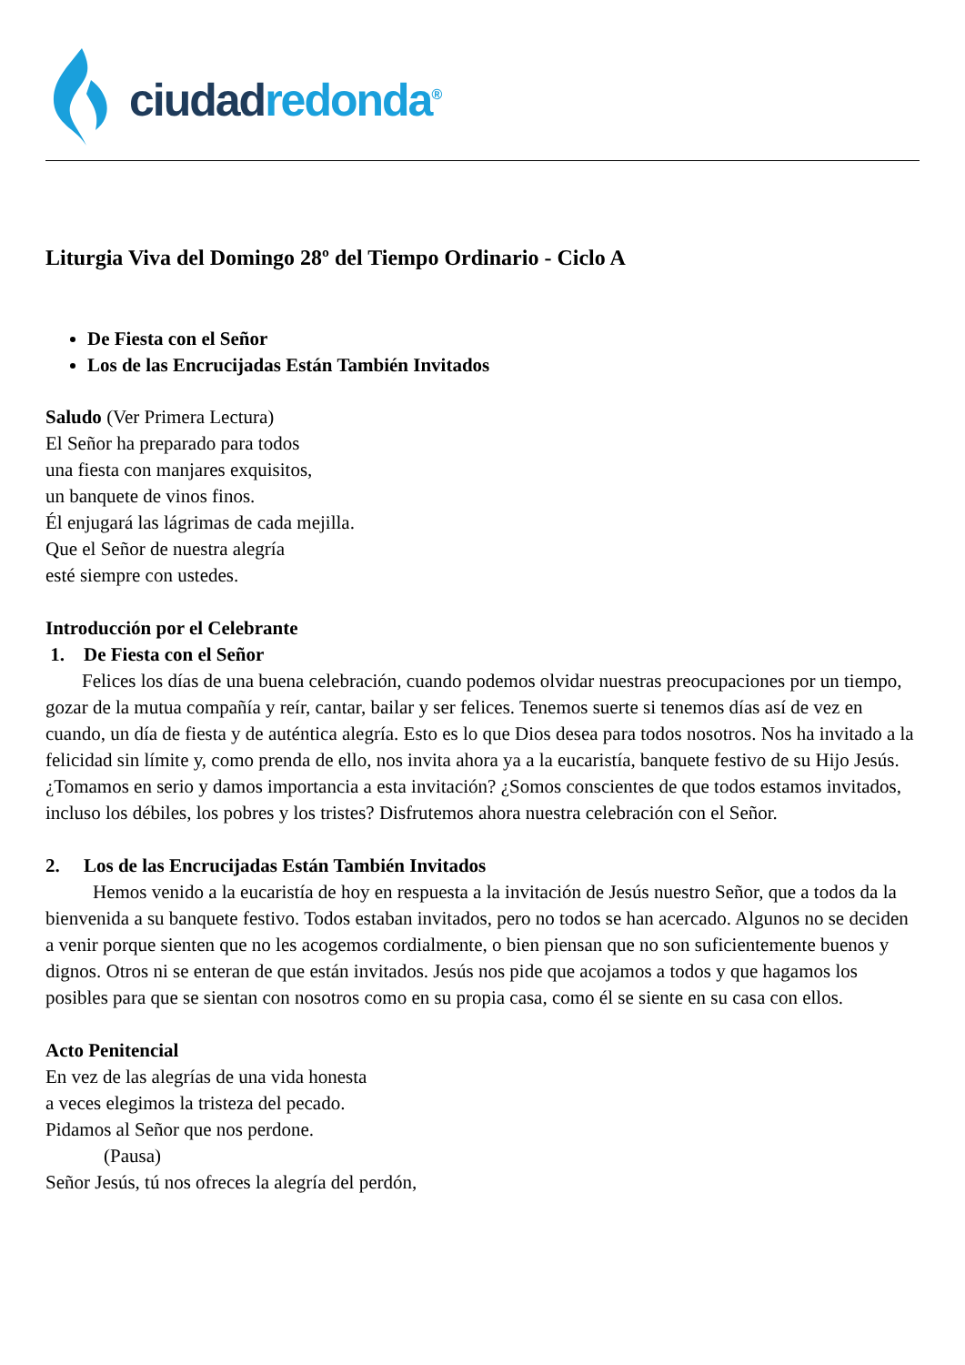ciudad redonda<sup>®</sup>
Liturgia Viva del Domingo 28º del Tiempo Ordinario - Ciclo A
De Fiesta con el Señor
Los de las Encrucijadas Están También Invitados
Saludo (Ver Primera Lectura)
El Señor ha preparado para todos
una fiesta con manjares exquisitos,
un banquete de vinos finos.
Él enjugará las lágrimas de cada mejilla.
Que el Señor de nuestra alegría
esté siempre con ustedes.
Introducción por el Celebrante
1. De Fiesta con el Señor
Felices los días de una buena celebración, cuando podemos olvidar nuestras preocupaciones por un tiempo, gozar de la mutua compañía y reír, cantar, bailar y ser felices. Tenemos suerte si tenemos días así de vez en cuando, un día de fiesta y de auténtica alegría. Esto es lo que Dios desea para todos nosotros. Nos ha invitado a la felicidad sin límite y, como prenda de ello, nos invita ahora ya a la eucaristía, banquete festivo de su Hijo Jesús. ¿Tomamos en serio y damos importancia a esta invitación? ¿Somos conscientes de que todos estamos invitados, incluso los débiles, los pobres y los tristes? Disfrutemos ahora nuestra celebración con el Señor.
2. Los de las Encrucijadas Están También Invitados
Hemos venido a la eucaristía de hoy en respuesta a la invitación de Jesús nuestro Señor, que a todos da la bienvenida a su banquete festivo. Todos estaban invitados, pero no todos se han acercado. Algunos no se deciden a venir porque sienten que no les acogemos cordialmente, o bien piensan que no son suficientemente buenos y dignos. Otros ni se enteran de que están invitados. Jesús nos pide que acojamos a todos y que hagamos los posibles para que se sientan con nosotros como en su propia casa, como él se siente en su casa con ellos.
Acto Penitencial
En vez de las alegrías de una vida honesta
a veces elegimos la tristeza del pecado.
Pidamos al Señor que nos perdone.
(Pausa)
Señor Jesús, tú nos ofreces la alegría del perdón,